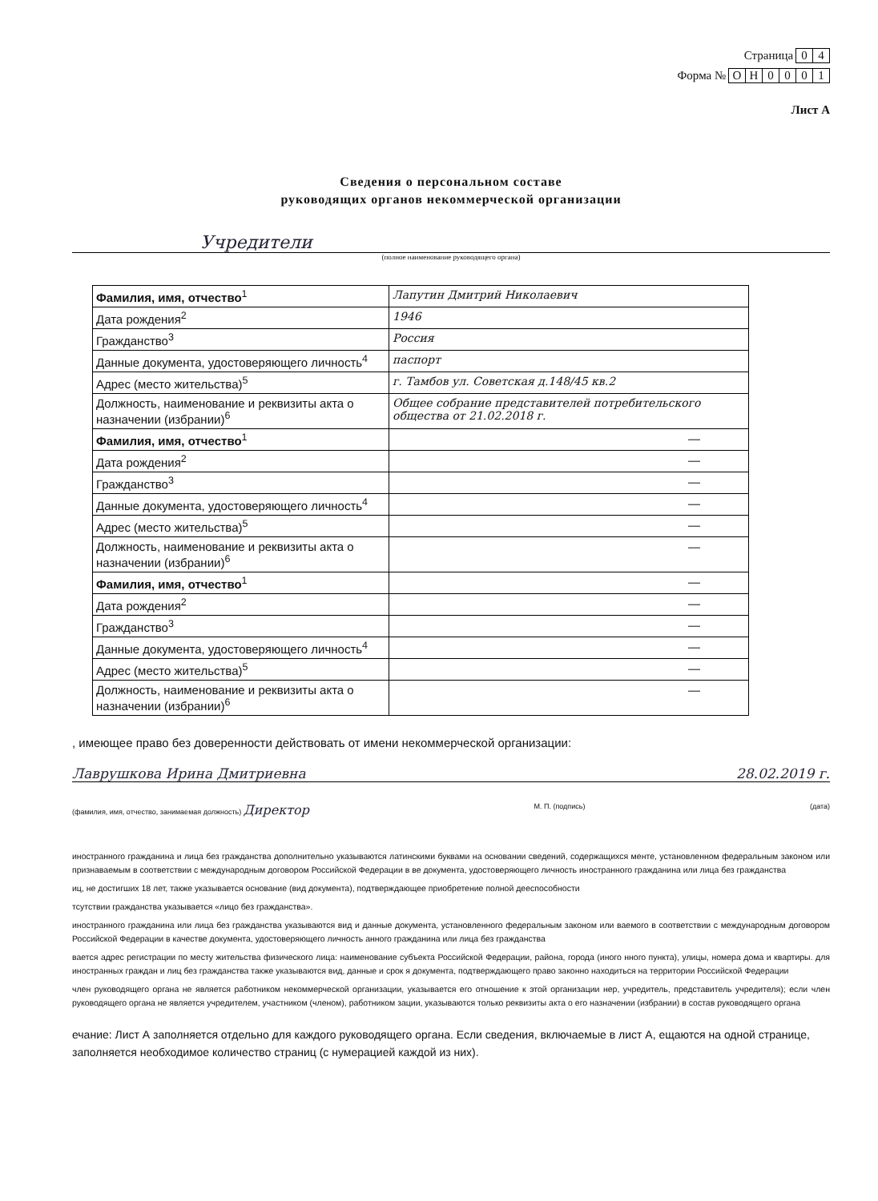Страница 04
Форма № ОН 0001
Лист А
Сведения о персональном составе
руководящих органов некоммерческой организации
Учредители
(полное наименование руководящего органа)
| Фамилия, имя, отчество<sup>1</sup> | Лапутин Дмитрий Николаевич |
| Дата рождения<sup>2</sup> | 1946 |
| Гражданство<sup>3</sup> | Россия |
| Данные документа, удостоверяющего личность<sup>4</sup> | паспорт |
| Адрес (место жительства)<sup>5</sup> | г. Тамбов ул. Советская д.148/45 кв.2 |
| Должность, наименование и реквизиты акта о назначении (избрании)<sup>6</sup> | Общее собрание представителей потребительского общества от 21.02.2018 г. |
| Фамилия, имя, отчество<sup>1</sup> | — |
| Дата рождения<sup>2</sup> | — |
| Гражданство<sup>3</sup> | — |
| Данные документа, удостоверяющего личность<sup>4</sup> | — |
| Адрес (место жительства)<sup>5</sup> | — |
| Должность, наименование и реквизиты акта о назначении (избрании)<sup>6</sup> | — |
| Фамилия, имя, отчество<sup>1</sup> | — |
| Дата рождения<sup>2</sup> | — |
| Гражданство<sup>3</sup> | — |
| Данные документа, удостоверяющего личность<sup>4</sup> | — |
| Адрес (место жительства)<sup>5</sup> | — |
| Должность, наименование и реквизиты акта о назначении (избрании)<sup>6</sup> | — |
, имеющее право без доверенности действовать от имени некоммерческой организации:
Лаврушкова Ирина Дмитриевна 28.02.2019 г.
(фамилия, имя, отчество, занимаемая должность) Директор М. П. (подпись) (дата)
иностранного гражданина и лица без гражданства дополнительно указываются латинскими буквами на основании сведений, содержащихся менте, установленном федеральным законом или признаваемым в соответствии с международным договором Российской Федерации в ве документа, удостоверяющего личность иностранного гражданина или лица без гражданства
иц, не достигших 18 лет, также указывается основание (вид документа), подтверждающее приобретение полной дееспособности
тсутствии гражданства указывается «лицо без гражданства».
иностранного гражданина или лица без гражданства указываются вид и данные документа, установленного федеральным законом или ваемого в соответствии с международным договором Российской Федерации в качестве документа, удостоверяющего личность анного гражданина или лица без гражданства
вается адрес регистрации по месту жительства физического лица: наименование субъекта Российской Федерации, района, города (иного нного пункта), улицы, номера дома и квартиры. для иностранных граждан и лиц без гражданства также указываются вид, данные и срок я документа, подтверждающего право законно находиться на территории Российской Федерации
член руководящего органа не является работником некоммерческой организации, указывается его отношение к этой организации нер, учредитель, представитель учредителя); если член руководящего органа не является учредителем, участником (членом), работником зации, указываются только реквизиты акта о его назначении (избрании) в состав руководящего органа
ечание: Лист А заполняется отдельно для каждого руководящего органа. Если сведения, включаемые в лист А, ещаются на одной странице, заполняется необходимое количество страниц (с нумерацией каждой из них).